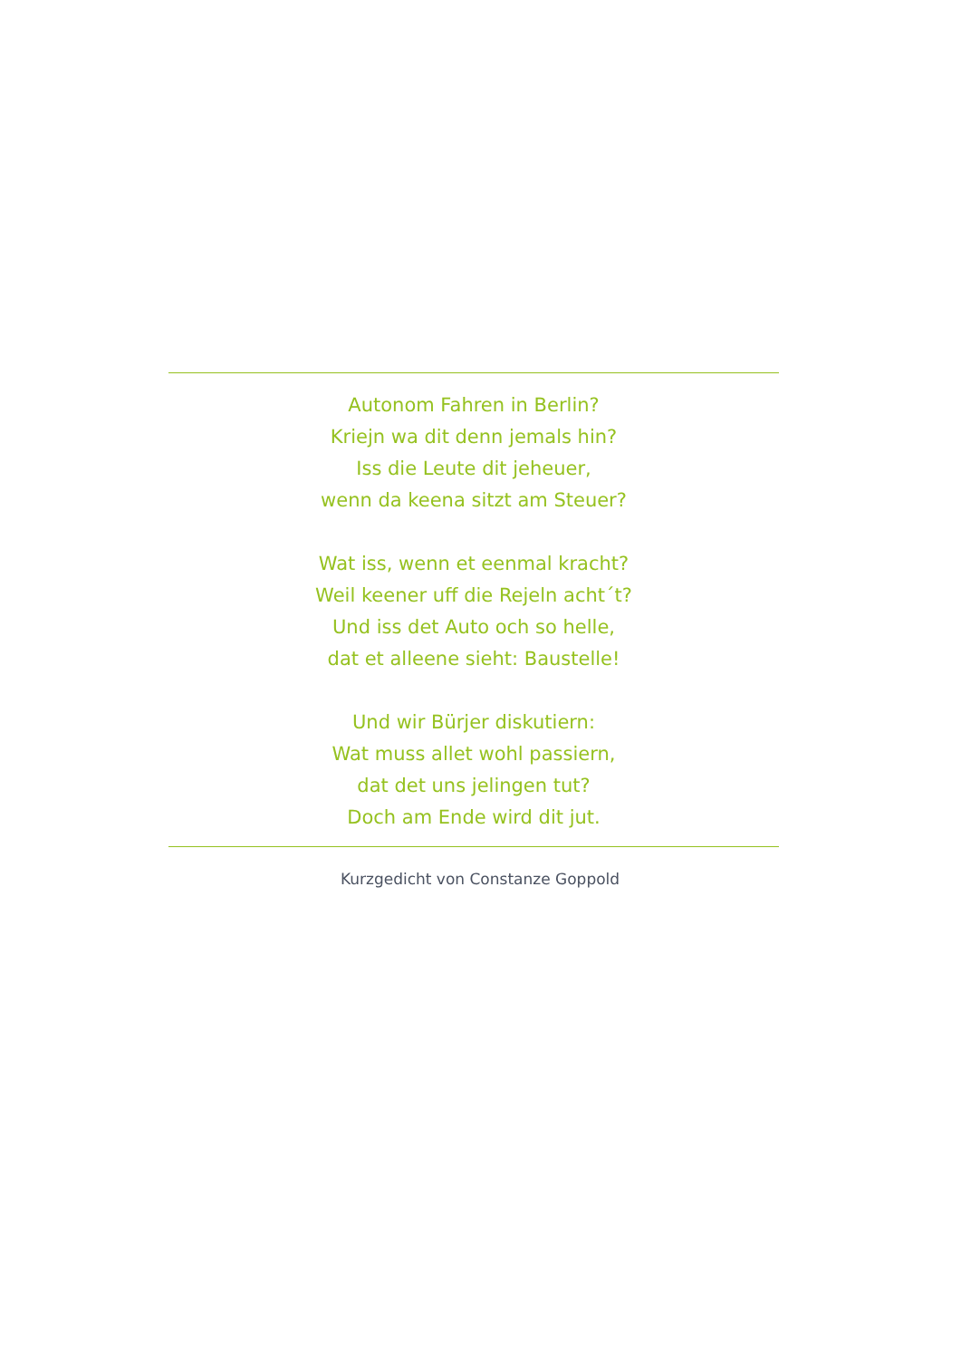Autonom Fahren in Berlin?
Kriejn wa dit denn jemals hin?
Iss die Leute dit jeheuer,
wenn da keena sitzt am Steuer?
Wat iss, wenn et eenmal kracht?
Weil keener uff die Rejeln acht´t?
Und iss det Auto och so helle,
dat et alleene sieht: Baustelle!
Und wir Bürjer diskutiern:
Wat muss allet wohl passiern,
dat det uns jelingen tut?
Doch am Ende wird dit jut.
Kurzgedicht von Constanze Goppold